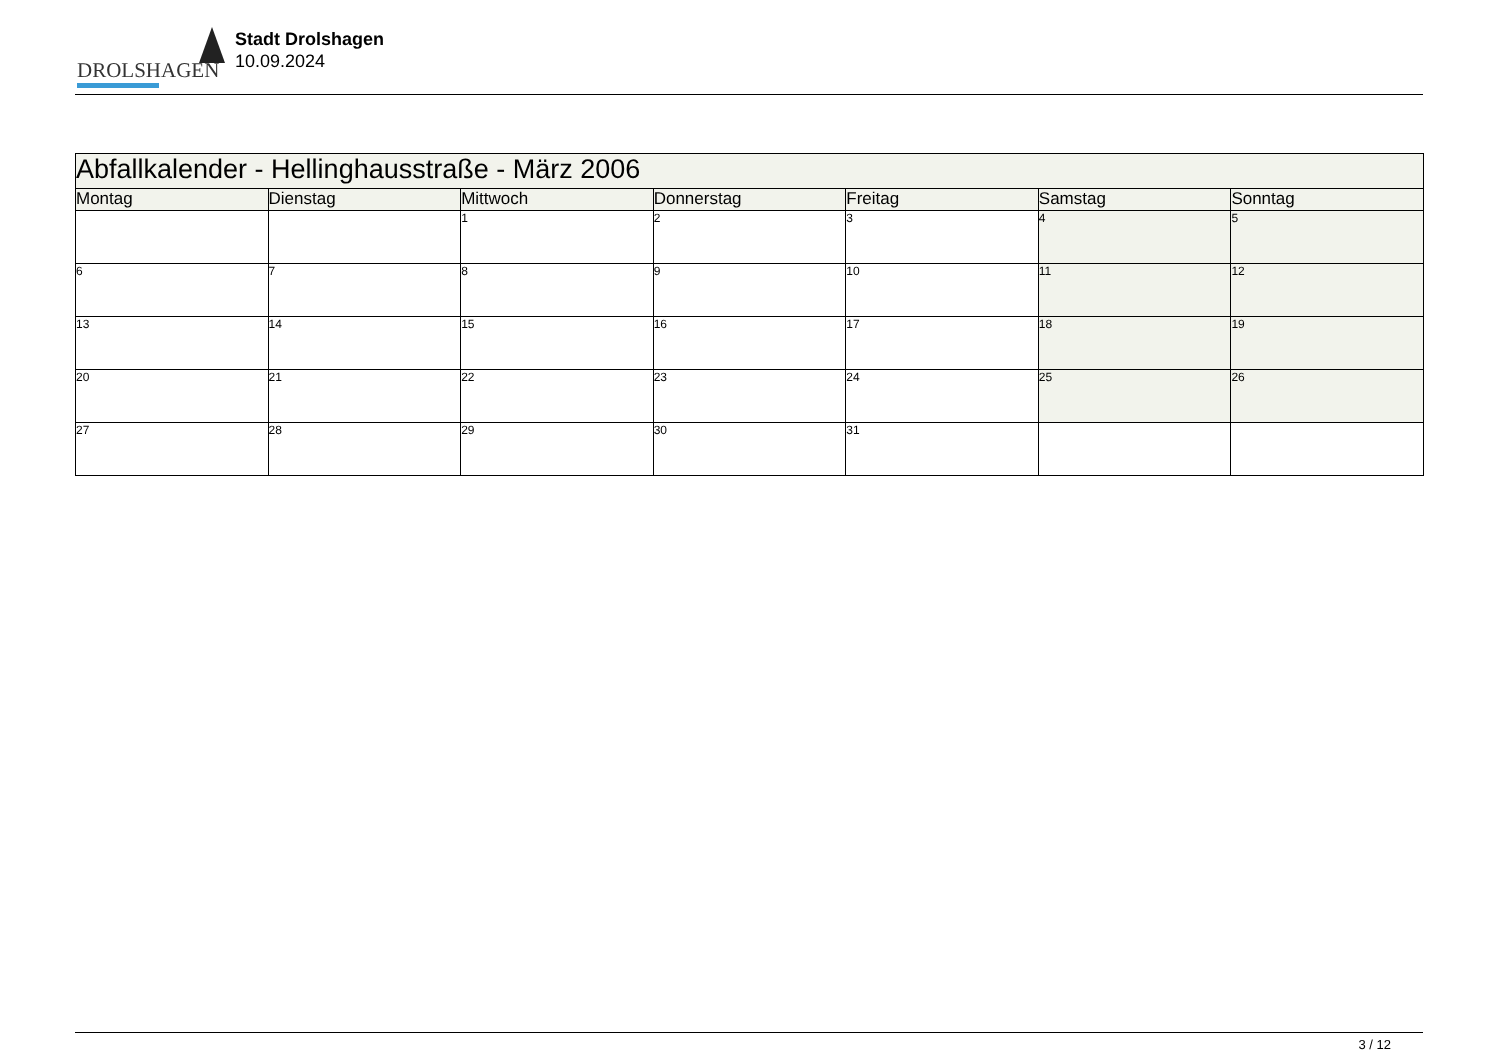DROLSHAGEN
Stadt Drolshagen
10.09.2024
| Abfallkalender - Hellinghausstraße - März 2006 | | | | | | |
| Montag | Dienstag | Mittwoch | Donnerstag | Freitag | Samstag | Sonntag |
| | | 1 | 2 | 3 | 4 | 5 |
| 6 | 7 | 8 | 9 | 10 | 11 | 12 |
| 13 | 14 | 15 | 16 | 17 | 18 | 19 |
| 20 | 21 | 22 | 23 | 24 | 25 | 26 |
| 27 | 28 | 29 | 30 | 31 | | |
3 / 12